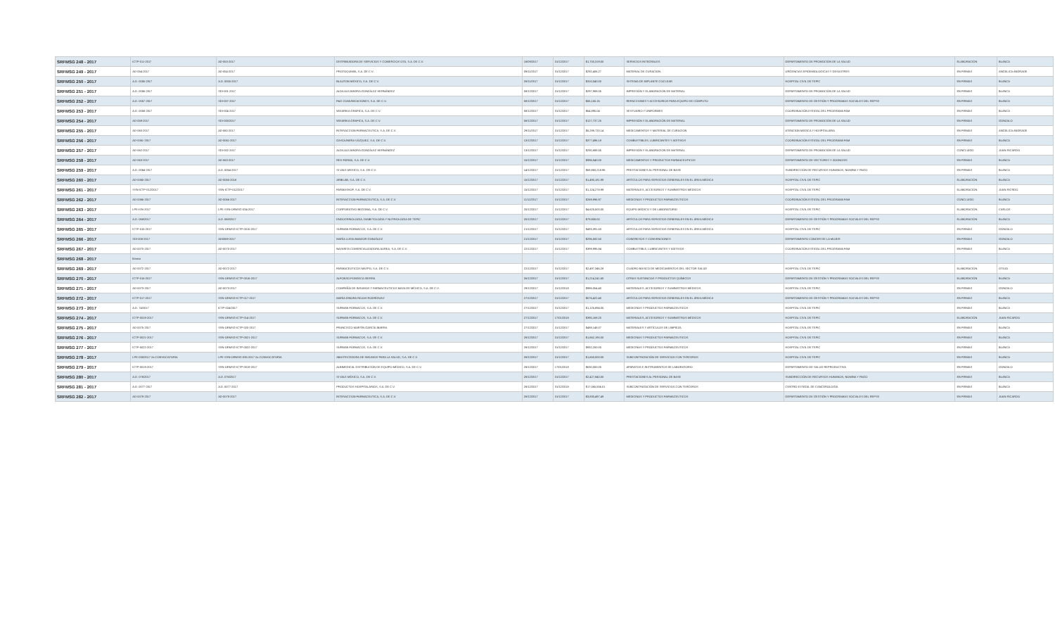| SRFMSG 248 - 2017 | ICTP-011-2017 | AD-053-2017 | DISTRIBUIDORA DE SERVICIOS Y COMERCIOS OTA, S.A. DE C.V. | 18/09/2017 | 31/12/2017 | $1,700,319.00 | SERVICIOS INTEGRALES | DEPARTAMENTO DE PROMOCIÓN DE LA SALUD | ELABORACIÓN | BLANCA |
| SRFMSG 249 - 2017 | AD-054-2017 | AD-054-2017 | PROTOQUIMIA, S.A. DE C.V. | 09/11/2017 | 31/12/2017 | $292,406.27 | MATERIAL DE CURACION | URGENCIAS EPIDEMIOLOGICAS Y DESASTRES | EN FIRMAS | ANGELICA ANDRADE |
| SRFMSG 250 - 2017 | A.D. 0055-2017 | A.D. 0055-2017 | BLAUTON MÉXICO, S.A. DE C.V. | 28/11/2017 | 31/12/2017 | $310,040.00 | SISTEMA DE IMPLANTE COCLEAR | HOSPITAL CIVIL DE TEPIC | EN FIRMAS | BLANCA |
| SRFMSG 251 - 2017 | A.D. 0056-2017 | SDI-001-2017 | ALDA ALEJANDRA GONZÁLEZ HERNÁNDEZ | 08/12/2017 | 31/12/2017 | $297,988.05 | IMPRESIÓN Y ELABORACIÓN DE MATERIAL | DEPARTAMENTO DE PROMOCIÓN DE LA SALUD | EN FIRMAS | BLANCA |
| SRFMSG 252 - 2017 | A.D. 0057-2017 | SDI-007-2017 | F&G COMUNICACIONES, S.A. DE C.V. | 08/12/2017 | 31/12/2017 | $56,155.16 | REFACCIONES Y ACCESORIOS PARA EQUIPO DE CÓMPUTO | DEPARTAMENTO DE GESTIÓN Y PROGRAMAS SOCIALES DEL REPSS | EN FIRMAS | BLANCA |
| SRFMSG 253 - 2017 | A.D. 0058-2017 | SDI-004-2017 | WIXARIKA GRAFICA, S.A. DE C.V. | 08/12/2017 | 31/12/2017 | $64,895.04 | VESTUARIO Y UNIFORMES | COORDINACIÓN ESTATAL DEL PROGRAMA FAM | EN FIRMAS | BLANCA |
| SRFMSG 254 - 2017 | AD-059-2017 | SDI-005/2017 | WIXARIKA GRAFICA, S.A. DE C.V. | 08/12/2017 | 31/12/2017 | $127,737.25 | IMPRESIÓN Y ELABORACIÓN DE MATERIAL | DEPARTAMENTO DE PROMOCIÓN DE LA SALUD | EN FIRMAS | GONZALO |
| SRFMSG 255 - 2017 | AD-060-2017 | AD-060-2017 | INTERACCION FARMACEUTICA, S.A. DE C.V. | 29/11/2017 | 31/12/2017 | $5,288,720.14 | MEDICAMENTOS Y MATERIAL DE CURACION | ATENCION MEDICA Y HOSPITALARIA | EN FIRMAS | ANGELICA ANDRADE |
| SRFMSG 256 - 2017 | AD-0061-2017 | AD-0061-2017 | GASOLINERA VÁZQUEZ, S.A. DE C.V. | 13/12/2017 | 31/12/2017 | $377,496.18 | COMBUSTIBLES, LUBRICANTES Y ADITIVOS | COORDINACIÓN ESTATAL DEL PROGRAMA FAM | EN FIRMAS | BLANCA |
| SRFMSG 257 - 2017 | AD-062-2017 | SDI-002-2017 | ALDA ALEJANDRA GONZÁLEZ HERNÁNDEZ | 13/12/2017 | 31/12/2017 | $290,888.55 | IMPRESIÓN Y ELABORACIÓN DE MATERIAL | DEPARTAMENTO DE PROMOCIÓN DE LA SALUD | CONCLUIDO | JUAN RICARDO |
| SRFMSG 258 - 2017 | AD-063-2017 | AD-063-2017 | REX FARMA, S.A. DE C.V. | 15/12/2017 | 31/12/2017 | $996,040.00 | MEDICAMENTOS Y PRODUCTOS FARMACEUTICOS | DEPARTAMENTO DE VECTORES Y ZOONOSIS | EN FIRMAS | BLANCA |
| SRFMSG 259 - 2017 | A.D. 0064-2017 | A.D. 0064-2017 | SI VALE MEXICO, S.A. DE C.V. | 14/12/2017 | 31/12/2017 | $68,860,218.96 | PRESTACIONES AL PERSONAL DE BASE | SUBDIRECCIÓN DE RECURSOS HUMANOS, NOMINA Y PAGO | EN FIRMAS | BLANCA |
| SRFMSG 260 - 2017 | AD-0065-2017 | AD-0065-2018 | ARBILAB, S.A. DE C.V. | 15/12/2017 | 31/12/2017 | $1,490,181.99 | ARTÍCULOS PARA SERVICIOS GENERALES EN EL ÁREA MÉDICA | HOSPITAL CIVIL DE TEPIC | ELABORACIÓN | BLANCA |
| SRFMSG 261 - 2017 | SSN-ICTP-012/2017 | SSN-ICTP-012/2017 | FARMASHOP, S.A. DE C.V. | 15/12/2017 | 31/12/2017 | $1,124,278.99 | MATERIALES, ACCESORIOS Y SUMINISTROS MÉDICOS | HOSPITAL CIVIL DE TEPIC | ELABORACIÓN | JUAN RICRDO |
| SRFMSG 262 - 2017 | AD-0066-2017 | AD-0066-2017 | INTERACCION FARMACEUTICA, S.A. DE C.V. | 11/12/2017 | 31/12/2017 | $269,996.97 | MEDICINAS Y PRODUCTOS FARMACEUTICOS | COORDINACIÓN ESTATAL DEL PROGRAMA FAM | CONCLUIDO | BLANCA |
| SRFMSG 263 - 2017 | LPE-ISN-2017 | LPE-SSN-ORMSG-034-2017 | CORPORATIVO BEGONIA, S.A. DE C.V. | 20/12/2017 | 31/12/2017 | $4,625,500.00 | EQUIPO MÉDICO Y DE LABORATORIO | HOSPITAL CIVIL DE TEPIC | ELABORACIÓN | CARLOS |
| SRFMSG 264 - 2017 | A.D. 068/2017 | A.D. 068/2017 | ENDOCRINOLOGIA, DIABETOLOGIA Y NUTRIOLOGIA DE TEPIC | 20/12/2017 | 31/12/2017 | $79,808.00 | ARTÍCULOS PARA SERVICIOS GENERALES EN EL ÁREA MÉDICA | DEPARTAMENTO DE GESTIÓN Y PROGRAMAS SOCIALES DEL REPSS | ELABORACIÓN | BLANCA |
| SRFMSG 265 - 2017 | ICTP-015-2017 | SSN-ORMSG-ICTP-0015-2017 | SURMAN FÁRMACOS, S.A. DE C.V. | 21/12/2017 | 31/12/2017 | $493,391.50 | ARTÍCULOS PARA SERVICIOS GENERALES EN EL ÁREA MÉDICA | HOSPITAL CIVIL DE TEPIC | EN FIRMAS | GONZALO |
| SRFMSG 266 - 2017 | SDI-008-2017 | AD0069-2017 | MARÍA LUISA AMADOR GONZÁLEZ | 21/12/2017 | 31/12/2017 | $296,582.50 | CONGRESOS Y CONVENCIONES | DEPARTAMENTO CÁNCER DE LA MUJER | EN FIRMAS | GONZALO |
| SRFMSG 267 - 2017 | AD-0070-2017 | AD-0070-2017 | NAYARITA COMERCIALIZADORA AUREA, S.A. DE C.V. | 22/12/2017 | 31/12/2017 | $399,995.84 | COMBUSTIBLE, LUBRICANTES Y ADITIVOS | COORDINACIÓN ESTATAL DEL PROGRAMA FAM | EN FIRMAS | BLANCA |
| SRFMSG 268 - 2017 | blanca | | | | | | | | | |
| SRFMSG 269 - 2017 | AD-0072-2017 | AD-0072-2017 | FARMACEUTICOS MAYPO, S.A. DE C.V. | 22/12/2017 | 31/12/2017 | $2,497,346.28 | CUADRO BÁSICO DE MEDICAMENTOS DEL SECTOR SALUD | HOSPITAL CIVIL DE TEPIC | ELABORACIÓN | OTILIO |
| SRFMSG 270 - 2017 | ICTP-016-2017 | SSN-ORMSG-ICTP-0016-2017 | ALFONSO FONSECA SIERRA | 26/12/2017 | 31/12/2017 | $1,214,241.60 | OTRAS SUSTANCIAS Y PRODUCTOS QUÍMICOS | DEPARTAMENTO DE GESTIÓN Y PROGRAMAS SOCIALES DEL REPSS | ELABORACIÓN | BLANCA |
| SRFMSG 271 - 2017 | AD-0073-2017 | AD-0073-2017 | COMPAÑÍA DE INSUMOS Y FARMACEUTICOS MAYA DE MÉXICO, S.A. DE C.V. | 29/12/2017 | 31/12/2018 | $986,054.40 | MATERIALES, ACCESORIOS Y SUMINISTROS MÉDICOS | HOSPITAL CIVIL DE TEPIC | EN FIRMAS | GONZALO |
| SRFMSG 272 - 2017 | ICTP-017-2017 | SSN-ORMSG-ICTP-017-2017 | MARÍA DINORA ROJAS RODRÍGUEZ | 27/12/2017 | 31/12/2017 | $576,422.40 | ARTÍCULOS PARA SERVICIOS GENERALES EN EL ÁREA MÉDICA | DEPARTAMENTO DE GESTIÓN Y PROGRAMAS SOCIALES DEL REPSS | EN FIRMAS | BLANCA |
| SRFMSG 273 - 2017 | A.D. 74/2017 | ICTP-024/2017 | SURMAN FÁRMACOS, S.A. DE C.V. | 27/12/2017 | 31/12/2017 | $1,125,894.00 | MEDICINAS Y PRODUCTOS FARMACEUTICOS | HOSPITAL CIVIL DE TEPIC | EN FIRMAS | BLANCA |
| SRFMSG 274 - 2017 | ICTP-0019-2017 | SSN-ORMSG-ICTP-014-2017 | SURMAN FÁRMACOS, S.A. DE C.V. | 27/12/2017 | 17/01/2018 | $395,169.20 | MATERIALES, ACCESORIOS Y SUMINISTROS MÉDICOS | HOSPITAL CIVIL DE TEPIC | ELABORACIÓN | JUAN RICARDO |
| SRFMSG 275 - 2017 | AD-0075-2017 | SSN-ORMSG-ICTP-020-2017 | FRANCISCO MARTÍN GARCÍA IBARRA | 27/12/2017 | 31/12/2017 | $488,148.07 | MATERIALES Y ARTÍCULOS DE LIMPIEZA | HOSPITAL CIVIL DE TEPIC | EN FIRMAS | BLANCA |
| SRFMSG 276 - 2017 | ICTP-0021-2017 | SSN-ORMSG-ICTP-0021-2017 | SURMAN FÁRMACOS, S.A. DE C.V. | 28/12/2017 | 31/12/2017 | $1,662,190.00 | MEDICINAS Y PRODUCTOS FARMACEUTICOS | HOSPITAL CIVIL DE TEPIC | EN FIRMAS | BLANCA |
| SRFMSG 277 - 2017 | ICTP-0022-2017 | SSN-ORMSG-ICTP-0022-2017 | SURMAN FÁRMACOS, S.A. DE C.V. | 28/12/2017 | 31/12/2017 | $932,250.00 | MEDICINAS Y PRODUCTOS FARMACEUTICOS | HOSPITAL CIVIL DE TEPIC | EN FIRMAS | BLANCA |
| SRFMSG 278 - 2017 | LPE-035/2017 2a CONVOCATORIA | LPE-SSN-ORMSG-035-2017 2a CONVOCATORIA | ABASTECEDORA DE INSUMOS PARA LA SALUD, S.A. DE C.V. | 28/12/2017 | 31/12/2017 | $1,650,000.00 | SUBCONTRATACIÓN DE SERVICIOS CON TERCEROS | HOSPITAL CIVIL DE TEPIC | EN FIRMAS | BLANCA |
| SRFMSG 279 - 2017 | ICTP-0019-2017 | SSN-ORMSG-ICTP-0019-2017 | ALBIMEDICAL DISTRIBUCIÓN DE EQUIPO MÉDICO, S.A. DE C.V. | 28/12/2017 | 17/01/2018 | $630,000.00 | APARATOS E INSTRUMENTOS DE LABORATORIO | DEPARTAMENTO DE SALUD REPRODUCTIVA | EN FIRMAS | GONZALO |
| SRFMSG 280 - 2017 | A.D. 076/2017 | A.D. 076/2017 | SI VALE MÉXICO, S.A. DE C.V. | 28/12/2017 | 31/12/2017 | $2,427,840.00 | PRESTACIONES AL PERSONAL DE BASE | SUBDIRECCIÓN DE RECURSOS HUMANOS, NOMINA Y PAGO | EN FIRMAS | BLANCA |
| SRFMSG 281 - 2017 | A.D. 0077-2017 | A.D. 0077-2017 | PRODUCTOS HOSPITALARIOS, S.A. DE C.V. | 28/12/2017 | 31/12/2018 | $17,065,556.01 | SUBCONTRATACIÓN DE SERVICIOS CON TERCEROS | CENTRO ESTATAL DE CANCEROLOGÍA | EN FIRMAS | BLANCA |
| SRFMSG 282 - 2017 | AD-0078-2017 | AD-0078-2017 | INTERACCION FARMACEUTICA, S.A. DE C.V. | 28/12/2017 | 31/12/2017 | $3,830,497.49 | MEDICINAS Y PRODUCTOS FARMACEUTICOS | DEPARTAMENTO DE GESTIÓN Y PROGRAMAS SOCIALES DEL REPSS | EN FIRMAS | JUAN RICARDO |